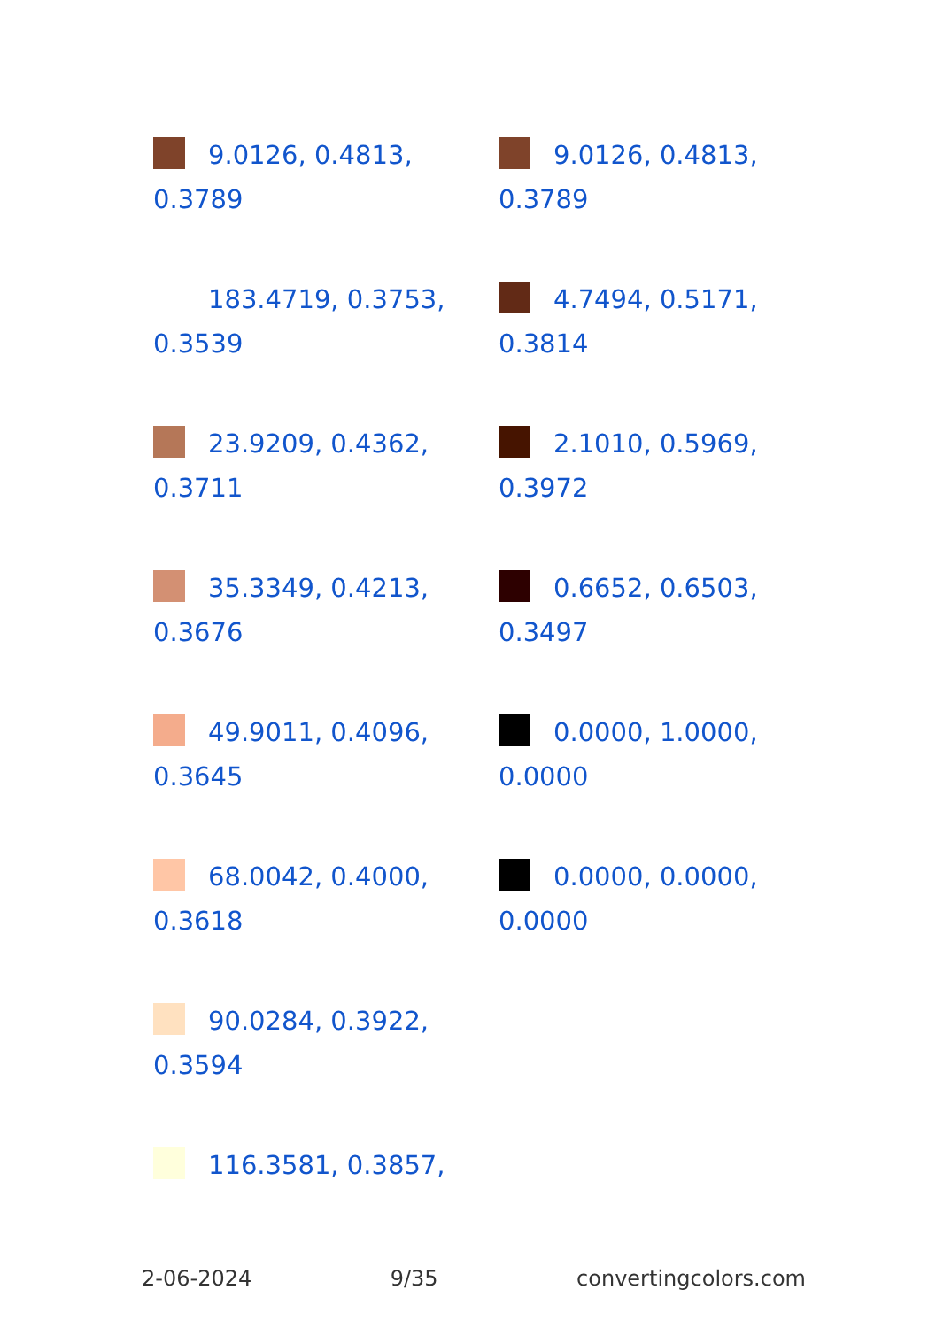9.0126, 0.4813, 0.3789
9.0126, 0.4813, 0.3789
183.4719, 0.3753, 0.3539
4.7494, 0.5171, 0.3814
23.9209, 0.4362, 0.3711
2.1010, 0.5969, 0.3972
35.3349, 0.4213, 0.3676
0.6652, 0.6503, 0.3497
49.9011, 0.4096, 0.3645
0.0000, 1.0000, 0.0000
68.0042, 0.4000, 0.3618
0.0000, 0.0000, 0.0000
90.0284, 0.3922, 0.3594
116.3581, 0.3857,
2-06-2024 9/35 convertingcolors.com